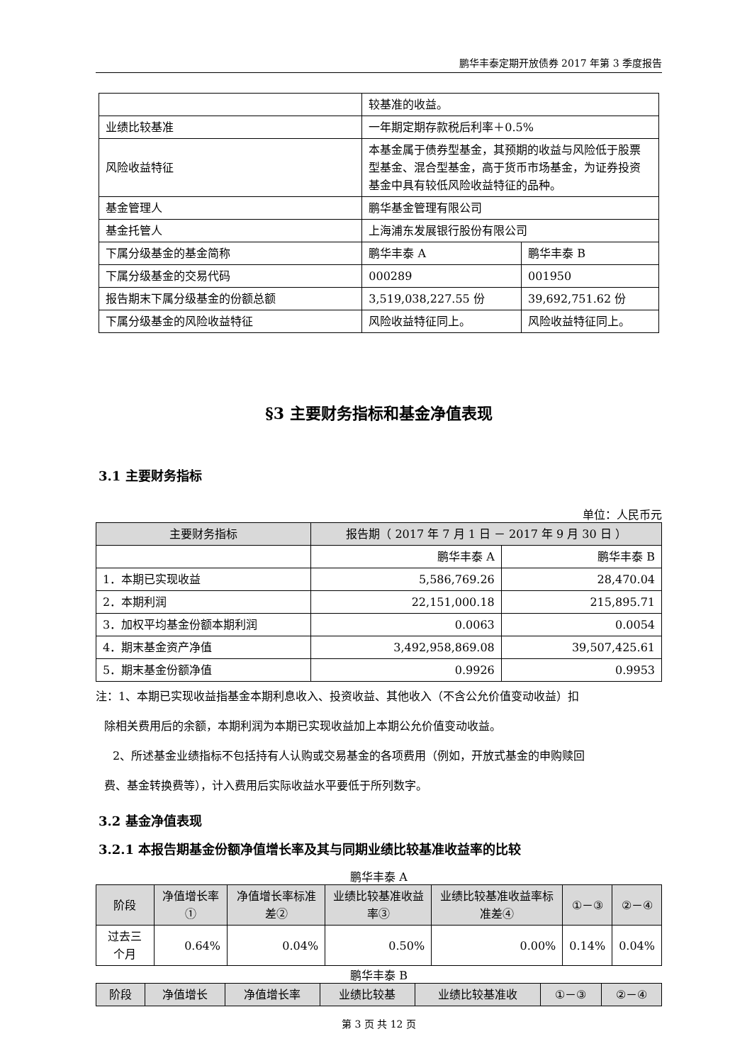鹏华丰泰定期开放债券 2017 年第 3 季度报告
| | 较基准的收益。 | |
| 业绩比较基准 | 一年期定期存款税后利率＋0.5% | |
| 风险收益特征 | 本基金属于债券型基金，其预期的收益与风险低于股票型基金、混合型基金，高于货币市场基金，为证券投资基金中具有较低风险收益特征的品种。 | |
| 基金管理人 | 鹏华基金管理有限公司 | |
| 基金托管人 | 上海浦东发展银行股份有限公司 | |
| 下属分级基金的基金简称 | 鹏华丰泰 A | 鹏华丰泰 B |
| 下属分级基金的交易代码 | 000289 | 001950 |
| 报告期末下属分级基金的份额总额 | 3,519,038,227.55 份 | 39,692,751.62 份 |
| 下属分级基金的风险收益特征 | 风险收益特征同上。 | 风险收益特征同上。 |
§3 主要财务指标和基金净值表现
3.1 主要财务指标
单位：人民币元
| 主要财务指标 | 报告期（ 2017 年 7 月 1 日 － 2017 年 9 月 30 日 ） | |
| --- | --- | --- |
| | 鹏华丰泰 A | 鹏华丰泰 B |
| 1．本期已实现收益 | 5,586,769.26 | 28,470.04 |
| 2．本期利润 | 22,151,000.18 | 215,895.71 |
| 3．加权平均基金份额本期利润 | 0.0063 | 0.0054 |
| 4．期末基金资产净值 | 3,492,958,869.08 | 39,507,425.61 |
| 5．期末基金份额净值 | 0.9926 | 0.9953 |
注：1、本期已实现收益指基金本期利息收入、投资收益、其他收入（不含公允价值变动收益）扣
除相关费用后的余额，本期利润为本期已实现收益加上本期公允价值变动收益。
2、所述基金业绩指标不包括持有人认购或交易基金的各项费用（例如，开放式基金的申购赎回
费、基金转换费等），计入费用后实际收益水平要低于所列数字。
3.2 基金净值表现
3.2.1 本报告期基金份额净值增长率及其与同期业绩比较基准收益率的比较
鹏华丰泰 A
| 阶段 | 净值增长率① | 净值增长率标准差② | 业绩比较基准收益率③ | 业绩比较基准收益率标准差④ | ①－③ | ②－④ |
| --- | --- | --- | --- | --- | --- | --- |
| 过去三个月 | 0.64% | 0.04% | 0.50% | 0.00% | 0.14% | 0.04% |
鹏华丰泰 B
| 阶段 | 净值增长 | 净值增长率 | 业绩比较基 | 业绩比较基准收 | ①－③ | ②－④ |
| --- | --- | --- | --- | --- | --- | --- |
第 3 页 共 12 页